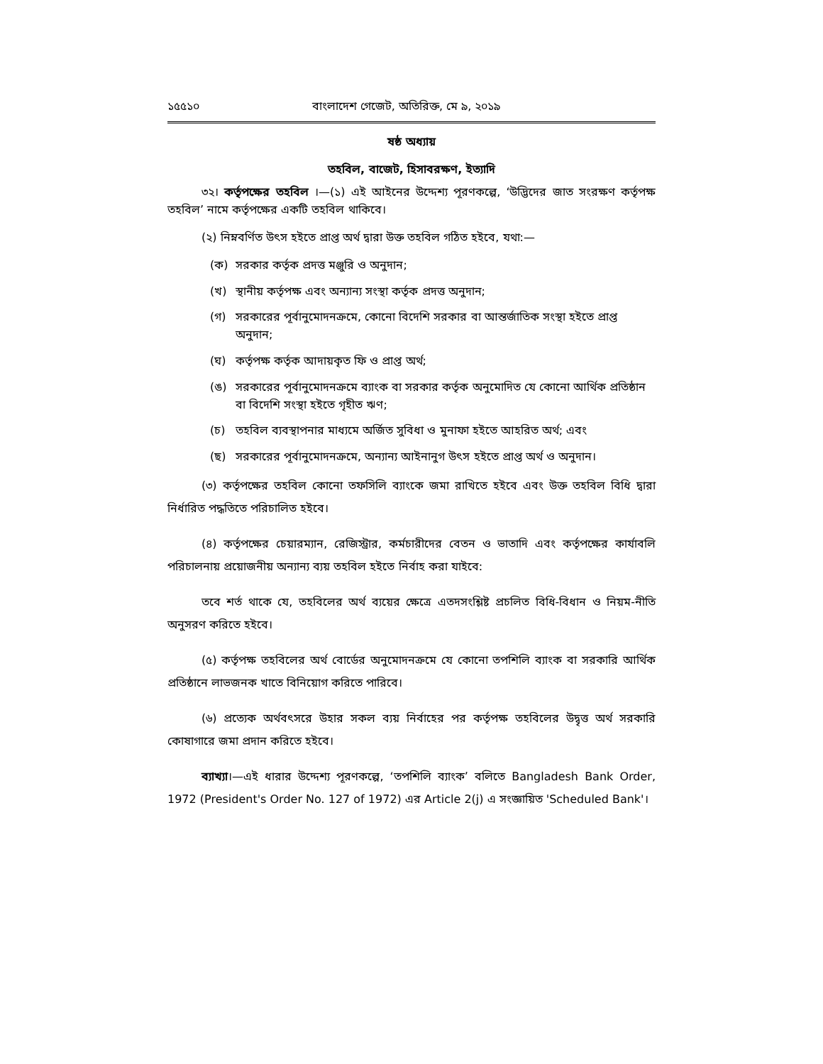১৫৫১০ বাংলাদেশ গেজেট, অতিরিক্ত, মে ৯, ২০১৯
ষষ্ঠ অধ্যায়
তহবিল, বাজেট, হিসাবরক্ষণ, ইত্যাদি
৩২। কর্তৃপক্ষের তহবিল ।—(১) এই আইনের উদ্দেশ্য পূরণকল্পে, ‘উদ্ভিদের জাত সংরক্ষণ কর্তৃপক্ষ তহবিল’ নামে কর্তৃপক্ষের একটি তহবিল থাকিবে।
(২) নিম্নবর্ণিত উৎস হইতে প্রাপ্ত অর্থ দ্বারা উক্ত তহবিল গঠিত হইবে, যথা:—
(ক) সরকার কর্তৃক প্রদত্ত মঞ্জুরি ও অনুদান;
(খ) স্থানীয় কর্তৃপক্ষ এবং অন্যান্য সংস্থা কর্তৃক প্রদত্ত অনুদান;
(গ) সরকারের পূর্বানুমোদনক্রমে, কোনো বিদেশি সরকার বা আন্তর্জাতিক সংস্থা হইতে প্রাপ্ত অনুদান;
(ঘ) কর্তৃপক্ষ কর্তৃক আদায়কৃত ফি ও প্রাপ্ত অর্থ;
(ঙ) সরকারের পূর্বানুমোদনক্রমে ব্যাংক বা সরকার কর্তৃক অনুমোদিত যে কোনো আর্থিক প্রতিষ্ঠান বা বিদেশি সংস্থা হইতে গৃহীত ঋণ;
(চ) তহবিল ব্যবস্থাপনার মাধ্যমে অর্জিত সুবিধা ও মুনাফা হইতে আহরিত অর্থ; এবং
(ছ) সরকারের পূর্বানুমোদনক্রমে, অন্যান্য আইনানুগ উৎস হইতে প্রাপ্ত অর্থ ও অনুদান।
(৩) কর্তৃপক্ষের তহবিল কোনো তফসিলি ব্যাংকে জমা রাখিতে হইবে এবং উক্ত তহবিল বিধি দ্বারা নির্ধারিত পদ্ধতিতে পরিচালিত হইবে।
(৪) কর্তৃপক্ষের চেয়ারম্যান, রেজিস্ট্রার, কর্মচারীদের বেতন ও ভাতাদি এবং কর্তৃপক্ষের কার্যাবলি পরিচালনায় প্রয়োজনীয় অন্যান্য ব্যয় তহবিল হইতে নির্বাহ করা যাইবে:
তবে শর্ত থাকে যে, তহবিলের অর্থ ব্যয়ের ক্ষেত্রে এতদসংশ্লিষ্ট প্রচলিত বিধি-বিধান ও নিয়ম-নীতি অনুসরণ করিতে হইবে।
(৫) কর্তৃপক্ষ তহবিলের অর্থ বোর্ডের অনুমোদনক্রমে যে কোনো তপশিলি ব্যাংক বা সরকারি আর্থিক প্রতিষ্ঠানে লাভজনক খাতে বিনিয়োগ করিতে পারিবে।
(৬) প্রত্যেক অর্থবৎসরে উহার সকল ব্যয় নির্বাহের পর কর্তৃপক্ষ তহবিলের উদ্বৃত্ত অর্থ সরকারি কোষাগারে জমা প্রদান করিতে হইবে।
ব্যাখ্যা।—এই ধারার উদ্দেশ্য পূরণকল্পে, ‘তপশিলি ব্যাংক’ বলিতে Bangladesh Bank Order, 1972 (President's Order No. 127 of 1972) এর Article 2(j) এ সংজ্ঞায়িত 'Scheduled Bank'।